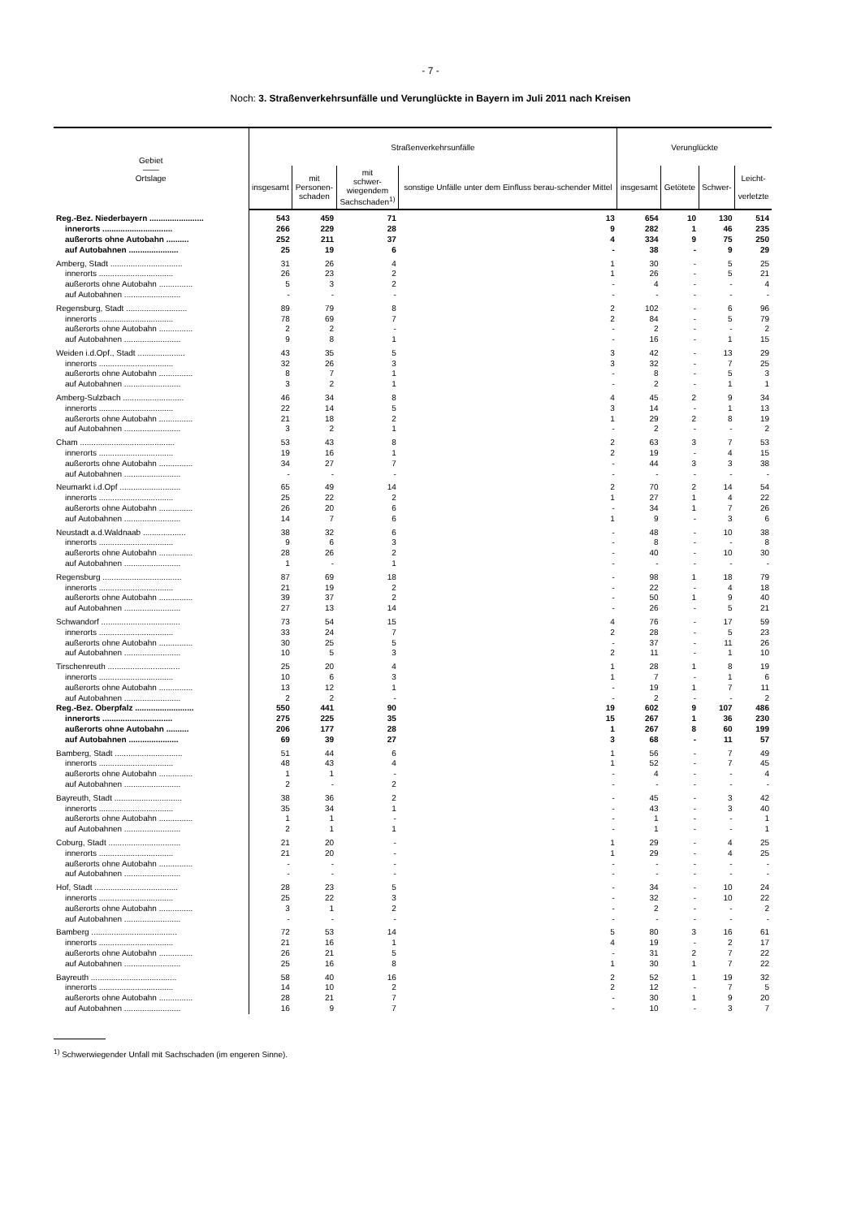- 7 -
Noch: 3. Straßenverkehrsunfälle und Verunglückte in Bayern im Juli 2011 nach Kreisen
| Gebiet —— Ortslage | Straßenverkehrsunfälle | | | | Verunglückte | | | |
| --- | --- | --- | --- | --- | --- | --- | --- | --- |
| | insgesamt | mit Personen- schaden | mit schwer- wiegendem Sachschaden<sup>1)</sup> | sonstige Unfälle unter dem Einfluss berau-schender Mittel | insgesamt | Getötete | Schwer- | Leicht- verletzte |
| Reg.-Bez. Niederbayern ........................ | 543 | 459 | 71 | 13 | 654 | 10 | 130 | 514 |
| innerorts ............................... | 266 | 229 | 28 | 9 | 282 | 1 | 46 | 235 |
| außerorts ohne Autobahn .......... | 252 | 211 | 37 | 4 | 334 | 9 | 75 | 250 |
| auf Autobahnen ...................... | 25 | 19 | 6 | - | 38 | - | 9 | 29 |
| Amberg, Stadt ................................ | 31 | 26 | 4 | 1 | 30 | - | 5 | 25 |
| innerorts ................................. | 26 | 23 | 2 | 1 | 26 | - | 5 | 21 |
| außerorts ohne Autobahn ............... | 5 | 3 | 2 | - | 4 | - | - | 4 |
| auf Autobahnen ......................... | - | - | - | - | - | - | - | - |
| Regensburg, Stadt ........................... | 89 | 79 | 8 | 2 | 102 | - | 6 | 96 |
| innerorts ................................. | 78 | 69 | 7 | 2 | 84 | - | 5 | 79 |
| außerorts ohne Autobahn ............... | 2 | 2 | - | - | 2 | - | - | 2 |
| auf Autobahnen ......................... | 9 | 8 | 1 | - | 16 | - | 1 | 15 |
| Weiden i.d.Opf., Stadt ..................... | 43 | 35 | 5 | 3 | 42 | - | 13 | 29 |
| innerorts ................................. | 32 | 26 | 3 | 3 | 32 | - | 7 | 25 |
| außerorts ohne Autobahn ............... | 8 | 7 | 1 | - | 8 | - | 5 | 3 |
| auf Autobahnen ......................... | 3 | 2 | 1 | - | 2 | - | 1 | 1 |
| Amberg-Sulzbach ........................... | 46 | 34 | 8 | 4 | 45 | 2 | 9 | 34 |
| innerorts ................................. | 22 | 14 | 5 | 3 | 14 | - | 1 | 13 |
| außerorts ohne Autobahn ............... | 21 | 18 | 2 | 1 | 29 | 2 | 8 | 19 |
| auf Autobahnen ......................... | 3 | 2 | 1 | - | 2 | - | - | 2 |
| Cham .......................................... | 53 | 43 | 8 | 2 | 63 | 3 | 7 | 53 |
| innerorts ................................. | 19 | 16 | 1 | 2 | 19 | - | 4 | 15 |
| außerorts ohne Autobahn ............... | 34 | 27 | 7 | - | 44 | 3 | 3 | 38 |
| auf Autobahnen ......................... | - | - | - | - | - | - | - | - |
| Neumarkt i.d.Opf ........................... | 65 | 49 | 14 | 2 | 70 | 2 | 14 | 54 |
| innerorts ................................. | 25 | 22 | 2 | 1 | 27 | 1 | 4 | 22 |
| außerorts ohne Autobahn ............... | 26 | 20 | 6 | - | 34 | 1 | 7 | 26 |
| auf Autobahnen ......................... | 14 | 7 | 6 | 1 | 9 | - | 3 | 6 |
| Neustadt a.d.Waldnaab ................... | 38 | 32 | 6 | - | 48 | - | 10 | 38 |
| innerorts ................................. | 9 | 6 | 3 | - | 8 | - | - | 8 |
| außerorts ohne Autobahn ............... | 28 | 26 | 2 | - | 40 | - | 10 | 30 |
| auf Autobahnen ......................... | 1 | - | 1 | - | - | - | - | - |
| Regensburg ................................... | 87 | 69 | 18 | - | 98 | 1 | 18 | 79 |
| innerorts ................................. | 21 | 19 | 2 | - | 22 | - | 4 | 18 |
| außerorts ohne Autobahn ............... | 39 | 37 | 2 | - | 50 | 1 | 9 | 40 |
| auf Autobahnen ......................... | 27 | 13 | 14 | - | 26 | - | 5 | 21 |
| Schwandorf ................................... | 73 | 54 | 15 | 4 | 76 | - | 17 | 59 |
| innerorts ................................. | 33 | 24 | 7 | 2 | 28 | - | 5 | 23 |
| außerorts ohne Autobahn ............... | 30 | 25 | 5 | - | 37 | - | 11 | 26 |
| auf Autobahnen ......................... | 10 | 5 | 3 | 2 | 11 | - | 1 | 10 |
| Tirschenreuth ................................ | 25 | 20 | 4 | 1 | 28 | 1 | 8 | 19 |
| innerorts ................................. | 10 | 6 | 3 | 1 | 7 | - | 1 | 6 |
| außerorts ohne Autobahn ............... | 13 | 12 | 1 | - | 19 | 1 | 7 | 11 |
| auf Autobahnen ......................... | 2 | 2 | - | - | 2 | - | - | 2 |
| Reg.-Bez. Oberpfalz .......................... | 550 | 441 | 90 | 19 | 602 | 9 | 107 | 486 |
| innerorts ............................... | 275 | 225 | 35 | 15 | 267 | 1 | 36 | 230 |
| außerorts ohne Autobahn .......... | 206 | 177 | 28 | 1 | 267 | 8 | 60 | 199 |
| auf Autobahnen ...................... | 69 | 39 | 27 | 3 | 68 | - | 11 | 57 |
| Bamberg, Stadt .............................. | 51 | 44 | 6 | 1 | 56 | - | 7 | 49 |
| innerorts ................................. | 48 | 43 | 4 | 1 | 52 | - | 7 | 45 |
| außerorts ohne Autobahn ............... | 1 | 1 | - | - | 4 | - | - | 4 |
| auf Autobahnen ......................... | 2 | - | 2 | - | - | - | - | - |
| Bayreuth, Stadt .............................. | 38 | 36 | 2 | - | 45 | - | 3 | 42 |
| innerorts ................................. | 35 | 34 | 1 | - | 43 | - | 3 | 40 |
| außerorts ohne Autobahn ............... | 1 | 1 | - | - | 1 | - | - | 1 |
| auf Autobahnen ......................... | 2 | 1 | 1 | - | 1 | - | - | 1 |
| Coburg, Stadt ................................ | 21 | 20 | - | 1 | 29 | - | 4 | 25 |
| innerorts ................................. | 21 | 20 | - | 1 | 29 | - | 4 | 25 |
| außerorts ohne Autobahn ............... | - | - | - | - | - | - | - | - |
| auf Autobahnen ......................... | - | - | - | - | - | - | - | - |
| Hof, Stadt ..................................... | 28 | 23 | 5 | - | 34 | - | 10 | 24 |
| innerorts ................................. | 25 | 22 | 3 | - | 32 | - | 10 | 22 |
| außerorts ohne Autobahn ............... | 3 | 1 | 2 | - | 2 | - | - | 2 |
| auf Autobahnen ......................... | - | - | - | - | - | - | - | - |
| Bamberg ...................................... | 72 | 53 | 14 | 5 | 80 | 3 | 16 | 61 |
| innerorts ................................. | 21 | 16 | 1 | 4 | 19 | - | 2 | 17 |
| außerorts ohne Autobahn ............... | 26 | 21 | 5 | - | 31 | 2 | 7 | 22 |
| auf Autobahnen ......................... | 25 | 16 | 8 | 1 | 30 | 1 | 7 | 22 |
| Bayreuth ...................................... | 58 | 40 | 16 | 2 | 52 | 1 | 19 | 32 |
| innerorts ................................. | 14 | 10 | 2 | 2 | 12 | - | 7 | 5 |
| außerorts ohne Autobahn ............... | 28 | 21 | 7 | - | 30 | 1 | 9 | 20 |
| auf Autobahnen ......................... | 16 | 9 | 7 | - | 10 | - | 3 | 7 |
<sup>1)</sup> Schwerwiegender Unfall mit Sachschaden (im engeren Sinne).